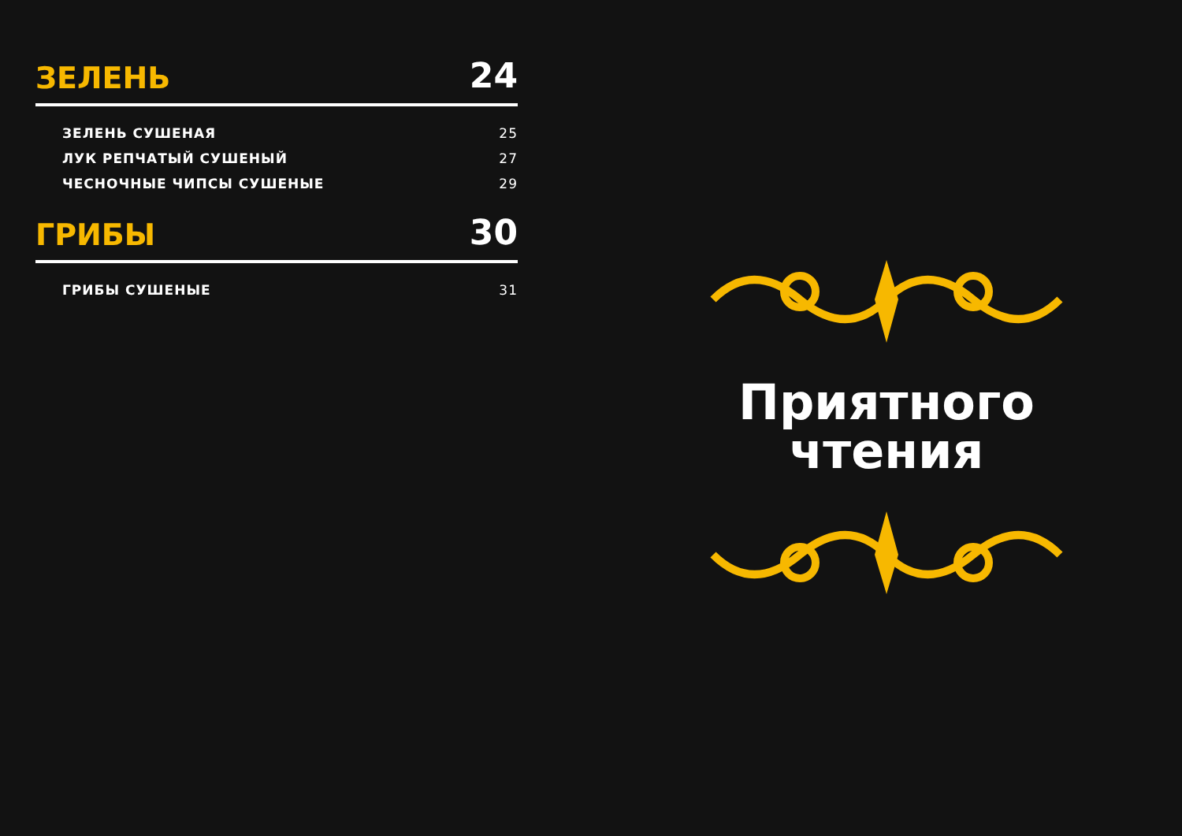ЗЕЛЕНЬ
24
ЗЕЛЕНЬ СУШЕНАЯ 25
ЛУК РЕПЧАТЫЙ СУШЕНЫЙ 27
ЧЕСНОЧНЫЕ ЧИПСЫ СУШЕНЫЕ 29
ГРИБЫ
30
ГРИБЫ СУШЕНЫЕ 31
Приятного
чтения